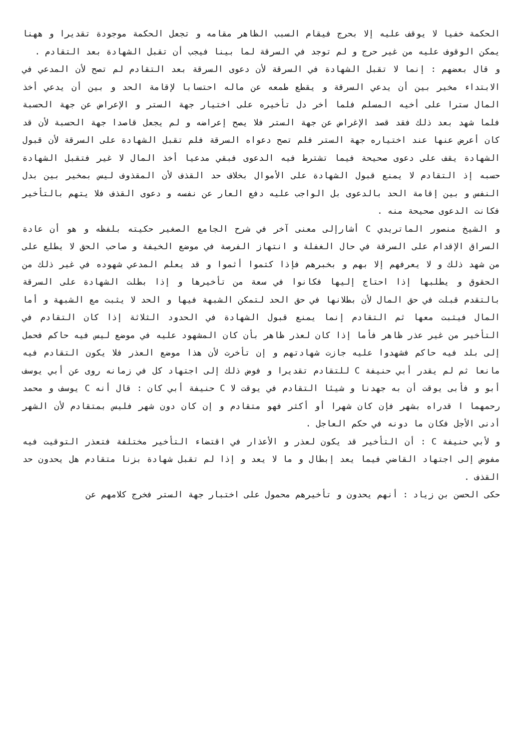الحكمة خفيا لا يوقف عليه إلا بحرج فيقام السبب الظاهر مقامه و تجعل الحكمة موجودة تقديرا و ههنا يمكن الوقوف عليه من غير حرج و لم توجد في السرقة لما بينا فيجب أن تقبل الشهادة بعد التقادم .
و قال بعضهم : إنما لا تقبل الشهادة في السرقة لأن دعوى السرقة بعد التقادم لم تصح لأن المدعي في الابتداء مخير بين أن يدعي السرقة و يقطع طمعه عن ماله احتسابا لإقامة الحد و بين أن يدعي أخذ المال سترا على أخيه المسلم فلما أخر دل تأخيره على اختيار جهة الستر و الإعراض عن جهة الحسبة فلما شهد بعد ذلك فقد قصد الإغراض عن جهة الستر فلا يصح إعراضه و لم يجعل قاصدا جهة الحسبة لأن قد كان أعرض عنها عند اختياره جهة الستر فلم تصح دعواه السرقة فلم تقبل الشهادة على السرقة لأن قبول الشهادة يقف على دعوى صحيحة فيما تشترط فيه الدعوى فبقي مدعيا أخذ المال لا غير فتقبل الشهادة حسبه إذ التقادم لا يمنع قبول الشهادة على الأموال بخلاف حد القذف لأن المقذوف ليس بمخير بين بدل النفس و بين إقامة الحد بالدعوى بل الواجب عليه دفع العار عن نفسه و دعوى القذف فلا يتهم بالتأخير فكانت الدعوى صحيحة منه .
و الشيخ منصور الماتريدي C أشارإلى معنى آخر في شرح الجامع الصغير حكيته بلفظه و هو أن عادة السراق الإقدام على السرقة في حال الغفلة و انتهاز الفرصة في موضع الخيفة و صاحب الحق لا يطلع على من شهد ذلك و لا يعرفهم إلا بهم و بخبرهم فإذا كتموا أثموا و قد يعلم المدعي شهوده في غير ذلك من الحقوق و يطلبها إذا احتاج إليها فكانوا في سعة من تأخيرها و إذا بطلت الشهادة على السرقة بالتقدم قبلت في حق المال لأن بطلانها في حق الحد لتمكن الشبهة فيها و الحد لا يثبت مع الشبهة و أما المال فيثبت معها ثم التقادم إنما يمنع قبول الشهادة في الحدود الثلاثة إذا كان التقادم في التأخير من غير عذر ظاهر فأما إذا كان لعذر ظاهر بأن كان المشهود عليه في موضع ليس فيه حاكم فحمل إلى بلد فيه حاكم فشهدوا عليه جازت شهادتهم و إن تأخرت لأن هذا موضع العذر فلا يكون التقادم فيه مانعا ثم لم يقدر أبي حنيفة C للتقادم تقديرا و فوض ذلك إلى اجتهاد كل في زمانه روى عن أبي يوسف أبو و فأبى يوقت أن به جهدنا و شيئا التقادم في يوقت لا C حنيفة أبي كان : قال أنه C يوسف و محمد رحمهما ا قدراه بشهر فإن كان شهرا أو أكثر فهو متقادم و إن كان دون شهر فليس بمتقادم لأن الشهر أدنى الأجل فكان ما دونه في حكم العاجل .
و لأبي حنيفة C : أن التأخير قد يكون لعذر و الأعذار في اقتضاء التأخير مختلفة فتعذر التوقيت فيه مفوض إلى اجتهاد القاضي فيما يعد إبطال و ما لا يعد و إذا لم تقبل شهادة بزنا متقادم هل يحدون حد القذف .
حكى الحسن بن زياد : أنهم يحدون و تأخيرهم محمول على اختبار جهة الستر فخرج كلامهم عن